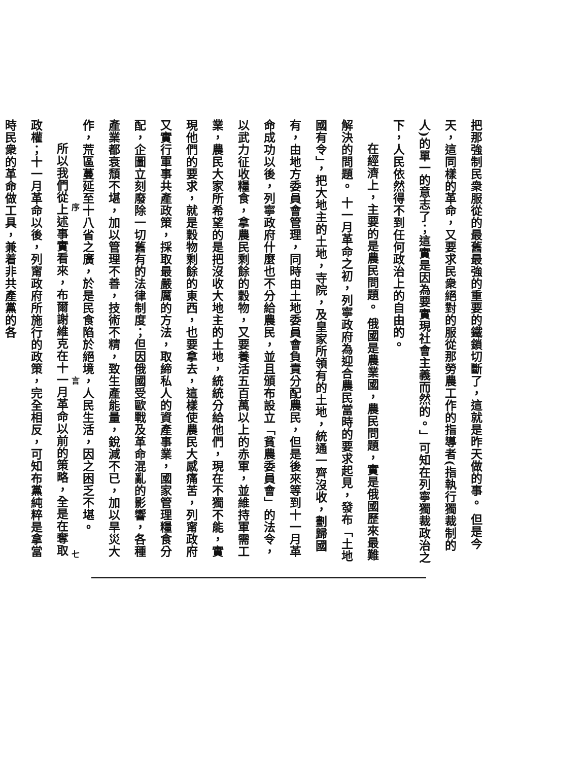把那強制民衆服從的最舊最強的重要的鐵鎖切斷了，這就是昨天做的事。 但是今天，這同樣的革命，又要求民衆絕對的服從那勞農工作的指導者(指執行獨裁制的人)的單一的意志了；這實是因為要實現社會主義而然的。」可知在列寧獨裁政治之下，人民依然得不到任何政治上的自由的。
在經濟上，主要的是農民問題。 俄國是農業國，農民問題，實是俄國歷來最難解決的問題。 十一月革命之初，列寧政府為迎合農民當時的要求起見，發布「土地國有令」，把大地主的土地，寺院，及皇家所領有的土地，統通一齊沒收，劃歸國有，由地方委員會管理，同時由土地委員會負責分配農民，但是後來等到十一月革命成功以後，列寧政府什麼也不分給農民，並且頒布設立「貧農委員會」的法令，以武力征收糧食，拿農民剩餘的穀物，又要養活五百萬以上的赤軍，並維持軍需工業，農民大家所希望的是把沒收大地主的土地，統統分給他們，現在不獨不能，實現他們的要求，就是穀物剩餘的東西，也要拿去，這樣使農民大感痛苦，列甯政府又實行軍事共產政策，採取最嚴厲的方法，取締私人的資產事業，國家管理糧食分配，企圖立刻廢除一切舊有的法律制度；但因俄國受歐戰及革命混亂的影響，各種產業都衰頹不堪，加以管理不善，技術不精，致生產能量，銳減不已，加以旱災大作，荒區蔓延至十八省之廣，於是民食陷於絕境，人民生活，因之困乏不堪。
所以我們從上述事實看來，布爾謝維克在十一月革命以前的策略，全是在奪取政權；十一月革命以後，列甯政府所施行的政策，完全相反，可知布黨純粹是拿當時民衆的革命做工具，兼着非共產黨的各
序 言 七